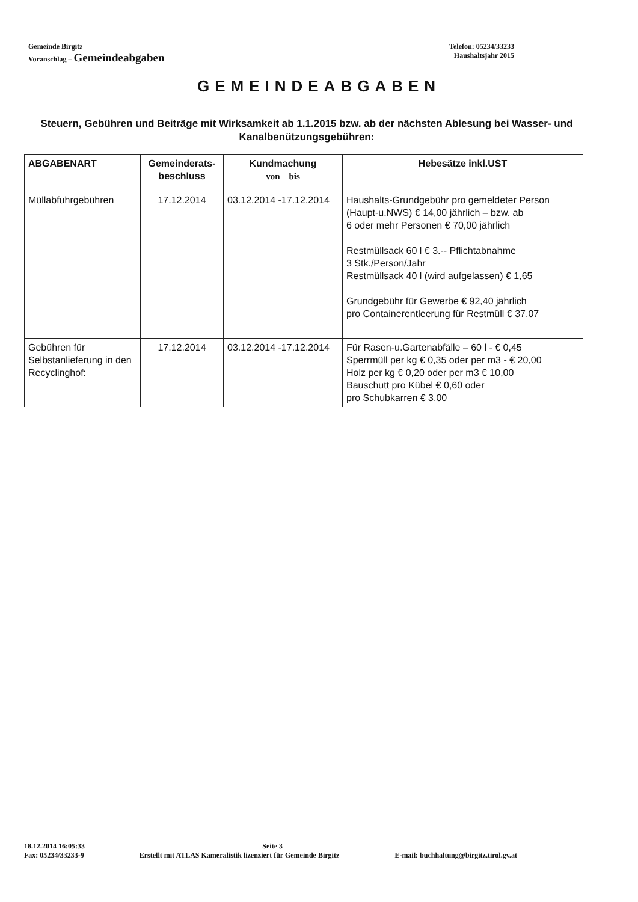Gemeinde Birgitz Telefon: 05234/33233
Voranschlag – Gemeindeabgaben Haushaltsjahr 2015
GEMEINDEABGABEN
Steuern, Gebühren und Beiträge mit Wirksamkeit ab 1.1.2015 bzw. ab der nächsten Ablesung bei Wasser- und Kanalbenützungsgebühren:
| ABGABENART | Gemeinderats- beschluss | Kundmachung von – bis | Hebesätze inkl.UST |
| --- | --- | --- | --- |
| Müllabfuhrgebühren | 17.12.2014 | 03.12.2014 -17.12.2014 | Haushalts-Grundgebühr pro gemeldeter Person (Haupt-u.NWS) € 14,00 jährlich – bzw. ab 6 oder mehr Personen € 70,00 jährlich Restmüllsack 60 l € 3.-- Pflichtabnahme 3 Stk./Person/Jahr Restmüllsack 40 l (wird aufgelassen) € 1,65 Grundgebühr für Gewerbe € 92,40 jährlich pro Containerentleerung für Restmüll € 37,07 |
| Gebühren für Selbstanlieferung in den Recyclinghof: | 17.12.2014 | 03.12.2014 -17.12.2014 | Für Rasen-u.Gartenabfälle – 60 l - € 0,45 Sperrmüll per kg € 0,35 oder per m3 - € 20,00 Holz per kg € 0,20 oder per m3 € 10,00 Bauschutt pro Kübel € 0,60 oder pro Schubkarren € 3,00 |
18.12.2014 16:05:33 Seite 3
Fax: 05234/33233-9 Erstellt mit ATLAS Kameralistik lizenziert für Gemeinde Birgitz E-mail: buchhaltung@birgitz.tirol.gv.at